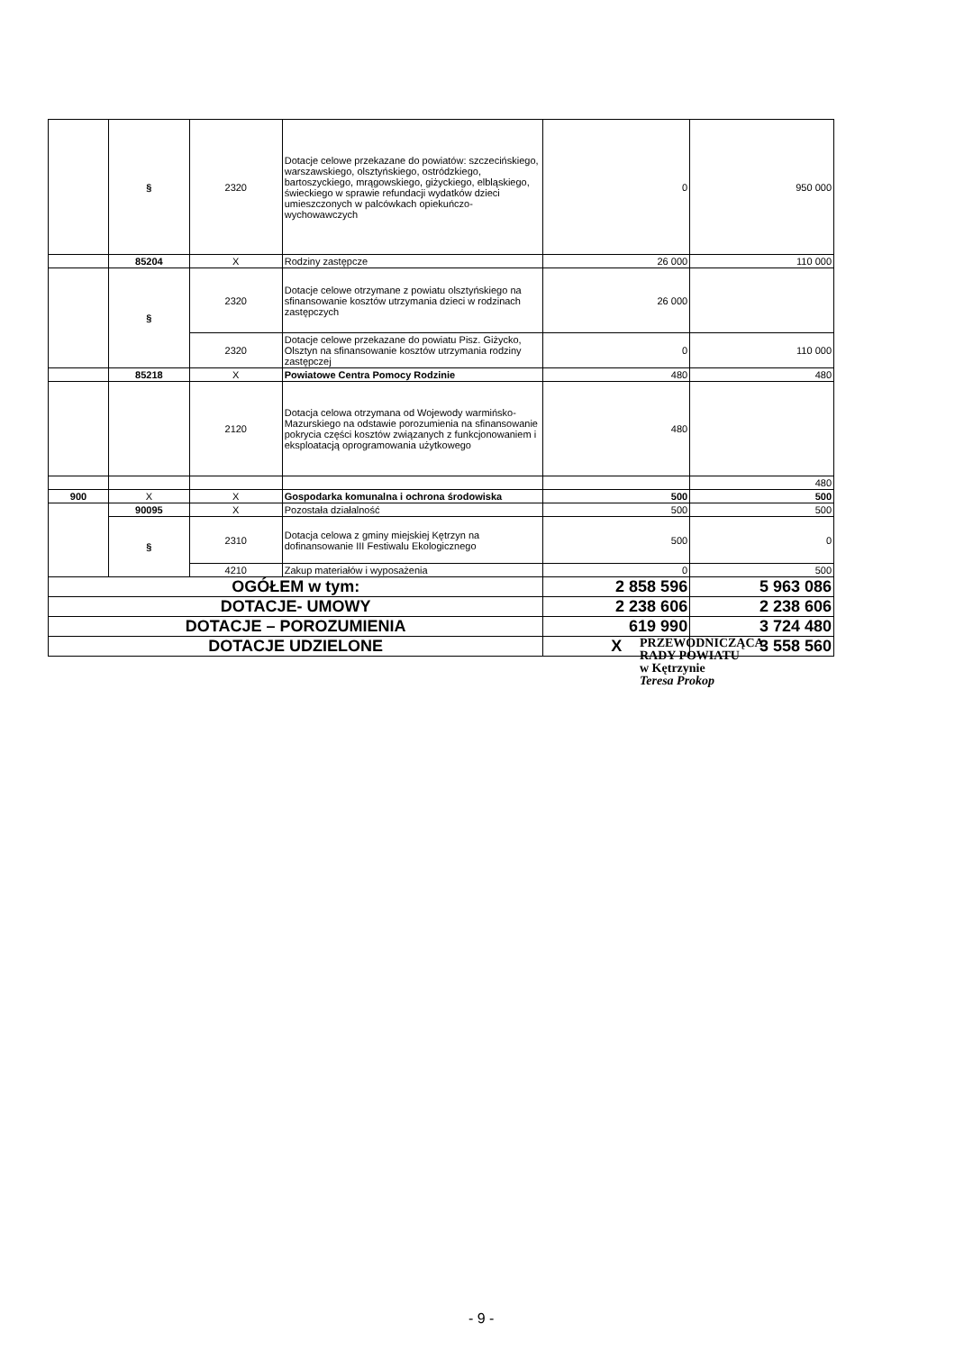| | § | 2320 | Dotacje celowe przekazane do powiatów: szczecińskiego, warszawskiego, olsztyńskiego, ostródzkiego, bartoszyckiego, mrągowskiego, giżyckiego, elbląskiego, świeckiego w sprawie refundacji wydatków dzieci umieszczonych w palcówkach opiekuńczo- wychowawczych | 0 | 950 000 |
| | 85204 | X | Rodziny zastępcze | 26 000 | 110 000 |
| | § | 2320 | Dotacje celowe otrzymane z powiatu olsztyńskiego na sfinansowanie kosztów utrzymania dzieci w rodzinach zastępczych | 26 000 | |
| | | 2320 | Dotacje celowe przekazane do powiatu Pisz. Giżycko, Olsztyn na sfinansowanie kosztów utrzymania rodziny zastępczej | 0 | 110 000 |
| | 85218 | X | Powiatowe Centra Pomocy Rodzinie | 480 | 480 |
| | | 2120 | Dotacja celowa otrzymana od Wojewody warmińsko- Mazurskiego na odstawie porozumienia na sfinansowanie pokrycia części kosztów związanych z funkcjonowaniem i eksploatacją oprogramowania użytkowego | 480 | |
| | | | | | 480 |
| 900 | X | X | Gospodarka komunalna i ochrona środowiska | 500 | 500 |
| | 90095 | X | Pozostała działalność | 500 | 500 |
| | § | 2310 | Dotacja celowa z gminy miejskiej Kętrzyn na dofinansowanie III Festiwalu Ekologicznego | 500 | 0 |
| | | 4210 | Zakup materiałów i wyposażenia | 0 | 500 |
| OGÓŁEM w tym: | | | | 2 858 596 | 5 963 086 |
| DOTACJE- UMOWY | | | | 2 238 606 | 2 238 606 |
| DOTACJE – POROZUMIENIA | | | | 619 990 | 3 724 480 |
| DOTACJE UDZIELONE | | | | X | 3 558 560 |
PRZEWODNICZĄCA
RADY POWIATU
w Kętrzynie
Teresa Prokop
- 9 -